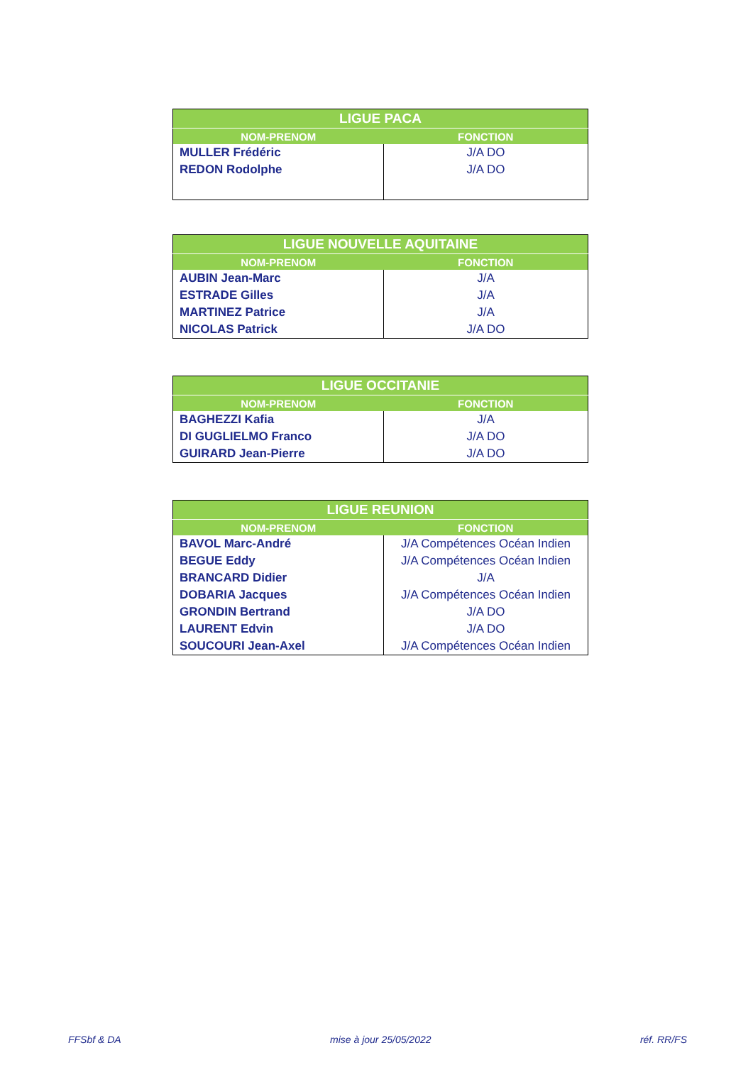| LIGUE PACA | |
| --- | --- |
| NOM-PRENOM | FONCTION |
| MULLER Frédéric | J/A DO |
| REDON Rodolphe | J/A DO |
| LIGUE NOUVELLE AQUITAINE | |
| --- | --- |
| NOM-PRENOM | FONCTION |
| AUBIN Jean-Marc | J/A |
| ESTRADE Gilles | J/A |
| MARTINEZ Patrice | J/A |
| NICOLAS Patrick | J/A DO |
| LIGUE OCCITANIE | |
| --- | --- |
| NOM-PRENOM | FONCTION |
| BAGHEZZI Kafia | J/A |
| DI GUGLIELMO Franco | J/A DO |
| GUIRARD Jean-Pierre | J/A DO |
| LIGUE REUNION | |
| --- | --- |
| NOM-PRENOM | FONCTION |
| BAVOL Marc-André | J/A Compétences Océan Indien |
| BEGUE Eddy | J/A Compétences Océan Indien |
| BRANCARD Didier | J/A |
| DOBARIA Jacques | J/A Compétences Océan Indien |
| GRONDIN Bertrand | J/A DO |
| LAURENT Edvin | J/A DO |
| SOUCOURI Jean-Axel | J/A Compétences Océan Indien |
FFSbf & DA mise à jour 25/05/2022 réf. RR/FS